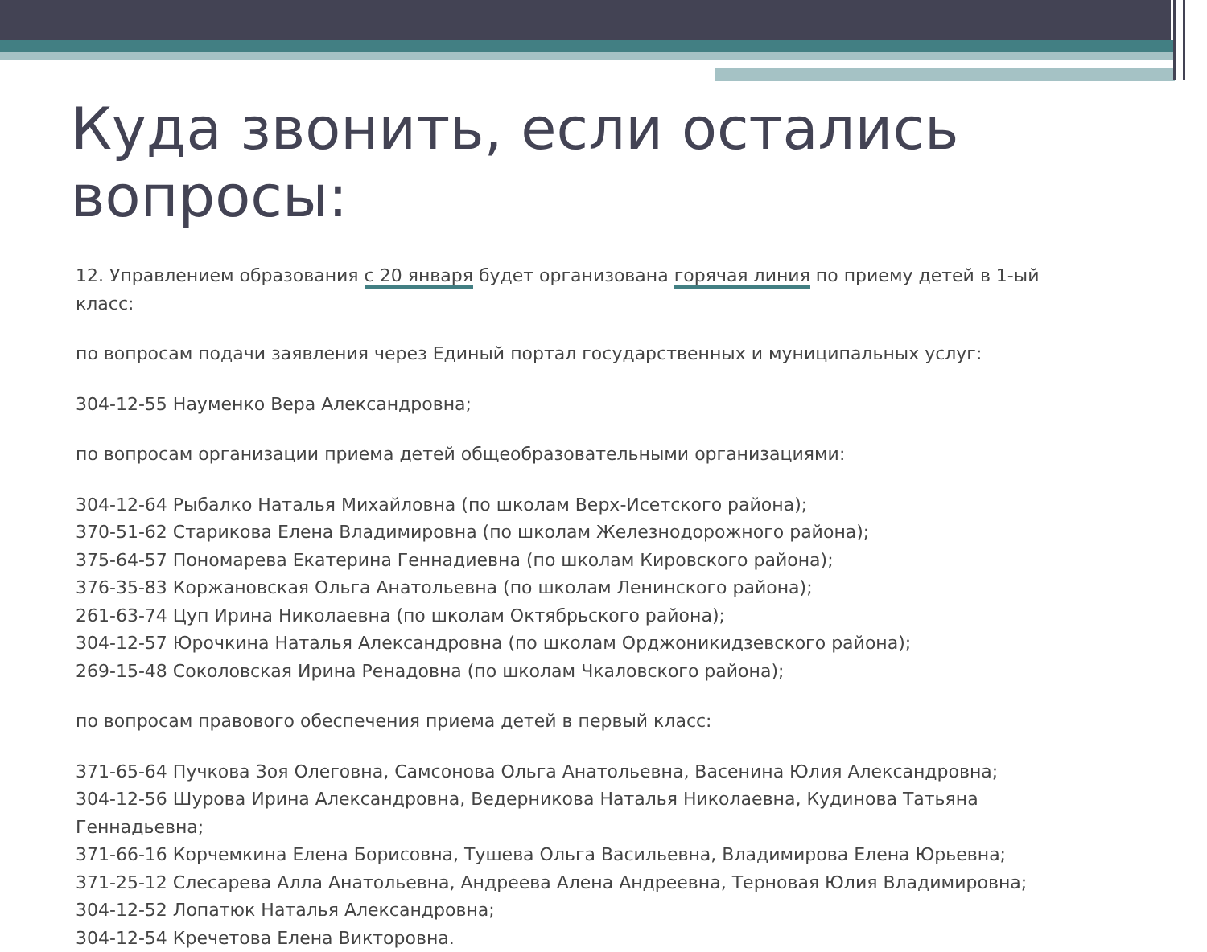Куда звонить, если остались вопросы:
12. Управлением образования с 20 января будет организована горячая линия по приему детей в 1-ый класс:
по вопросам подачи заявления через Единый портал государственных и муниципальных услуг:
304-12-55 Науменко Вера Александровна;
по вопросам организации приема детей общеобразовательными организациями:
304-12-64 Рыбалко Наталья Михайловна (по школам Верх-Исетского района);
370-51-62 Старикова Елена Владимировна (по школам Железнодорожного района);
375-64-57 Пономарева Екатерина Геннадиевна (по школам Кировского района);
376-35-83 Коржановская Ольга Анатольевна (по школам Ленинского района);
261-63-74 Цуп Ирина Николаевна (по школам Октябрьского района);
304-12-57 Юрочкина Наталья Александровна (по школам Орджоникидзевского района);
269-15-48 Соколовская Ирина Ренадовна (по школам Чкаловского района);
по вопросам правового обеспечения приема детей в первый класс:
371-65-64 Пучкова Зоя Олеговна, Самсонова Ольга Анатольевна, Васенина Юлия Александровна;
304-12-56 Шурова Ирина Александровна, Ведерникова Наталья Николаевна, Кудинова Татьяна Геннадьевна;
371-66-16 Корчемкина Елена Борисовна, Тушева Ольга Васильевна, Владимирова Елена Юрьевна;
371-25-12 Слесарева Алла Анатольевна, Андреева Алена Андреевна, Терновая Юлия Владимировна;
304-12-52 Лопатюк Наталья Александровна;
304-12-54 Кречетова Елена Викторовна.